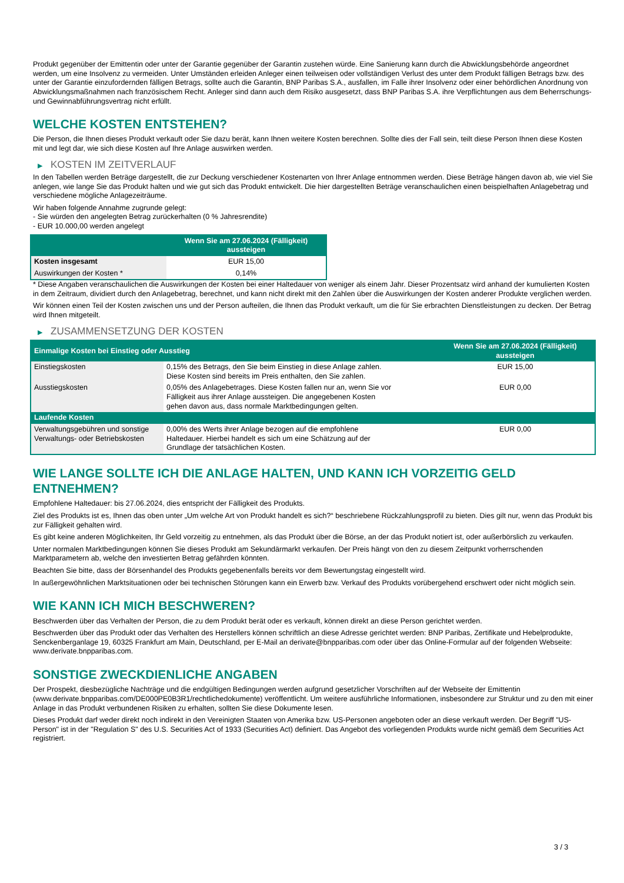Produkt gegenüber der Emittentin oder unter der Garantie gegenüber der Garantin zustehen würde. Eine Sanierung kann durch die Abwicklungsbehörde angeordnet werden, um eine Insolvenz zu vermeiden. Unter Umständen erleiden Anleger einen teilweisen oder vollständigen Verlust des unter dem Produkt fälligen Betrags bzw. des unter der Garantie einzufordernden fälligen Betrags, sollte auch die Garantin, BNP Paribas S.A., ausfallen, im Falle ihrer Insolvenz oder einer behördlichen Anordnung von Abwicklungsmaßnahmen nach französischem Recht. Anleger sind dann auch dem Risiko ausgesetzt, dass BNP Paribas S.A. ihre Verpflichtungen aus dem Beherrschungs- und Gewinnabführungsvertrag nicht erfüllt.
WELCHE KOSTEN ENTSTEHEN?
Die Person, die Ihnen dieses Produkt verkauft oder Sie dazu berät, kann Ihnen weitere Kosten berechnen. Sollte dies der Fall sein, teilt diese Person Ihnen diese Kosten mit und legt dar, wie sich diese Kosten auf Ihre Anlage auswirken werden.
▶ KOSTEN IM ZEITVERLAUF
In den Tabellen werden Beträge dargestellt, die zur Deckung verschiedener Kostenarten von Ihrer Anlage entnommen werden. Diese Beträge hängen davon ab, wie viel Sie anlegen, wie lange Sie das Produkt halten und wie gut sich das Produkt entwickelt. Die hier dargestellten Beträge veranschaulichen einen beispielhaften Anlagebetrag und verschiedene mögliche Anlagezeiträume.
Wir haben folgende Annahme zugrunde gelegt:
- Sie würden den angelegten Betrag zurückerhalten (0 % Jahresrendite)
- EUR 10.000,00 werden angelegt
| | Wenn Sie am 27.06.2024 (Fälligkeit) aussteigen |
| --- | --- |
| Kosten insgesamt | EUR 15,00 |
| Auswirkungen der Kosten * | 0,14% |
* Diese Angaben veranschaulichen die Auswirkungen der Kosten bei einer Haltedauer von weniger als einem Jahr. Dieser Prozentsatz wird anhand der kumulierten Kosten in dem Zeitraum, dividiert durch den Anlagebetrag, berechnet, und kann nicht direkt mit den Zahlen über die Auswirkungen der Kosten anderer Produkte verglichen werden.
Wir können einen Teil der Kosten zwischen uns und der Person aufteilen, die Ihnen das Produkt verkauft, um die für Sie erbrachten Dienstleistungen zu decken. Der Betrag wird Ihnen mitgeteilt.
▶ ZUSAMMENSETZUNG DER KOSTEN
| Einmalige Kosten bei Einstieg oder Ausstieg | | Wenn Sie am 27.06.2024 (Fälligkeit) aussteigen |
| --- | --- | --- |
| Einstiegskosten | 0,15% des Betrags, den Sie beim Einstieg in diese Anlage zahlen. Diese Kosten sind bereits im Preis enthalten, den Sie zahlen. | EUR 15,00 |
| Ausstiegskosten | 0,05% des Anlagebetrages. Diese Kosten fallen nur an, wenn Sie vor Fälligkeit aus ihrer Anlage aussteigen. Die angegebenen Kosten gehen davon aus, dass normale Marktbedingungen gelten. | EUR 0,00 |
| Laufende Kosten | | |
| Verwaltungsgebühren und sonstige Verwaltungs- oder Betriebskosten | 0,00% des Werts ihrer Anlage bezogen auf die empfohlene Haltedauer. Hierbei handelt es sich um eine Schätzung auf der Grundlage der tatsächlichen Kosten. | EUR 0,00 |
WIE LANGE SOLLTE ICH DIE ANLAGE HALTEN, UND KANN ICH VORZEITIG GELD ENTNEHMEN?
Empfohlene Haltedauer: bis 27.06.2024, dies entspricht der Fälligkeit des Produkts.
Ziel des Produkts ist es, Ihnen das oben unter „Um welche Art von Produkt handelt es sich?“ beschriebene Rückzahlungsprofil zu bieten. Dies gilt nur, wenn das Produkt bis zur Fälligkeit gehalten wird.
Es gibt keine anderen Möglichkeiten, Ihr Geld vorzeitig zu entnehmen, als das Produkt über die Börse, an der das Produkt notiert ist, oder außerbörslich zu verkaufen.
Unter normalen Marktbedingungen können Sie dieses Produkt am Sekundärmarkt verkaufen. Der Preis hängt von den zu diesem Zeitpunkt vorherrschenden Marktparametern ab, welche den investierten Betrag gefährden könnten.
Beachten Sie bitte, dass der Börsenhandel des Produkts gegebenenfalls bereits vor dem Bewertungstag eingestellt wird.
In außergewöhnlichen Marktsituationen oder bei technischen Störungen kann ein Erwerb bzw. Verkauf des Produkts vorübergehend erschwert oder nicht möglich sein.
WIE KANN ICH MICH BESCHWEREN?
Beschwerden über das Verhalten der Person, die zu dem Produkt berät oder es verkauft, können direkt an diese Person gerichtet werden.
Beschwerden über das Produkt oder das Verhalten des Herstellers können schriftlich an diese Adresse gerichtet werden: BNP Paribas, Zertifikate und Hebelprodukte, Senckenberganlage 19, 60325 Frankfurt am Main, Deutschland, per E-Mail an derivate@bnpparibas.com oder über das Online-Formular auf der folgenden Webseite: www.derivate.bnpparibas.com.
SONSTIGE ZWECKDIENLICHE ANGABEN
Der Prospekt, diesbezügliche Nachträge und die endgültigen Bedingungen werden aufgrund gesetzlicher Vorschriften auf der Webseite der Emittentin (www.derivate.bnpparibas.com/DE000PE0B3R1/rechtlichedokumente) veröffentlicht. Um weitere ausführliche Informationen, insbesondere zur Struktur und zu den mit einer Anlage in das Produkt verbundenen Risiken zu erhalten, sollten Sie diese Dokumente lesen.
Dieses Produkt darf weder direkt noch indirekt in den Vereinigten Staaten von Amerika bzw. US-Personen angeboten oder an diese verkauft werden. Der Begriff "US-Person" ist in der "Regulation S" des U.S. Securities Act of 1933 (Securities Act) definiert. Das Angebot des vorliegenden Produkts wurde nicht gemäß dem Securities Act registriert.
3 / 3